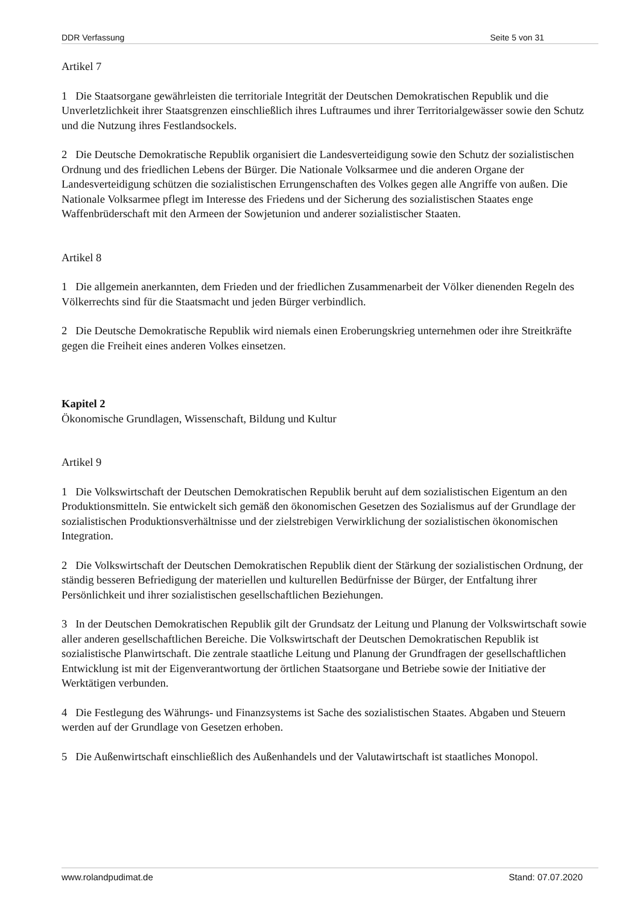DDR Verfassung Seite 5 von 31
Artikel 7
1 Die Staatsorgane gewährleisten die territoriale Integrität der Deutschen Demokratischen Republik und die Unverletzlichkeit ihrer Staatsgrenzen einschließlich ihres Luftraumes und ihrer Territorialgewässer sowie den Schutz und die Nutzung ihres Festlandsockels.
2 Die Deutsche Demokratische Republik organisiert die Landesverteidigung sowie den Schutz der sozialistischen Ordnung und des friedlichen Lebens der Bürger. Die Nationale Volksarmee und die anderen Organe der Landesverteidigung schützen die sozialistischen Errungenschaften des Volkes gegen alle Angriffe von außen. Die Nationale Volksarmee pflegt im Interesse des Friedens und der Sicherung des sozialistischen Staates enge Waffenbrüderschaft mit den Armeen der Sowjetunion und anderer sozialistischer Staaten.
Artikel 8
1 Die allgemein anerkannten, dem Frieden und der friedlichen Zusammenarbeit der Völker dienenden Regeln des Völkerrechts sind für die Staatsmacht und jeden Bürger verbindlich.
2 Die Deutsche Demokratische Republik wird niemals einen Eroberungskrieg unternehmen oder ihre Streitkräfte gegen die Freiheit eines anderen Volkes einsetzen.
Kapitel 2
Ökonomische Grundlagen, Wissenschaft, Bildung und Kultur
Artikel 9
1 Die Volkswirtschaft der Deutschen Demokratischen Republik beruht auf dem sozialistischen Eigentum an den Produktionsmitteln. Sie entwickelt sich gemäß den ökonomischen Gesetzen des Sozialismus auf der Grundlage der sozialistischen Produktionsverhältnisse und der zielstrebigen Verwirklichung der sozialistischen ökonomischen Integration.
2 Die Volkswirtschaft der Deutschen Demokratischen Republik dient der Stärkung der sozialistischen Ordnung, der ständig besseren Befriedigung der materiellen und kulturellen Bedürfnisse der Bürger, der Entfaltung ihrer Persönlichkeit und ihrer sozialistischen gesellschaftlichen Beziehungen.
3 In der Deutschen Demokratischen Republik gilt der Grundsatz der Leitung und Planung der Volkswirtschaft sowie aller anderen gesellschaftlichen Bereiche. Die Volkswirtschaft der Deutschen Demokratischen Republik ist sozialistische Planwirtschaft. Die zentrale staatliche Leitung und Planung der Grundfragen der gesellschaftlichen Entwicklung ist mit der Eigenverantwortung der örtlichen Staatsorgane und Betriebe sowie der Initiative der Werktätigen verbunden.
4 Die Festlegung des Währungs- und Finanzsystems ist Sache des sozialistischen Staates. Abgaben und Steuern werden auf der Grundlage von Gesetzen erhoben.
5 Die Außenwirtschaft einschließlich des Außenhandels und der Valutawirtschaft ist staatliches Monopol.
www.rolandpudimat.de Stand: 07.07.2020